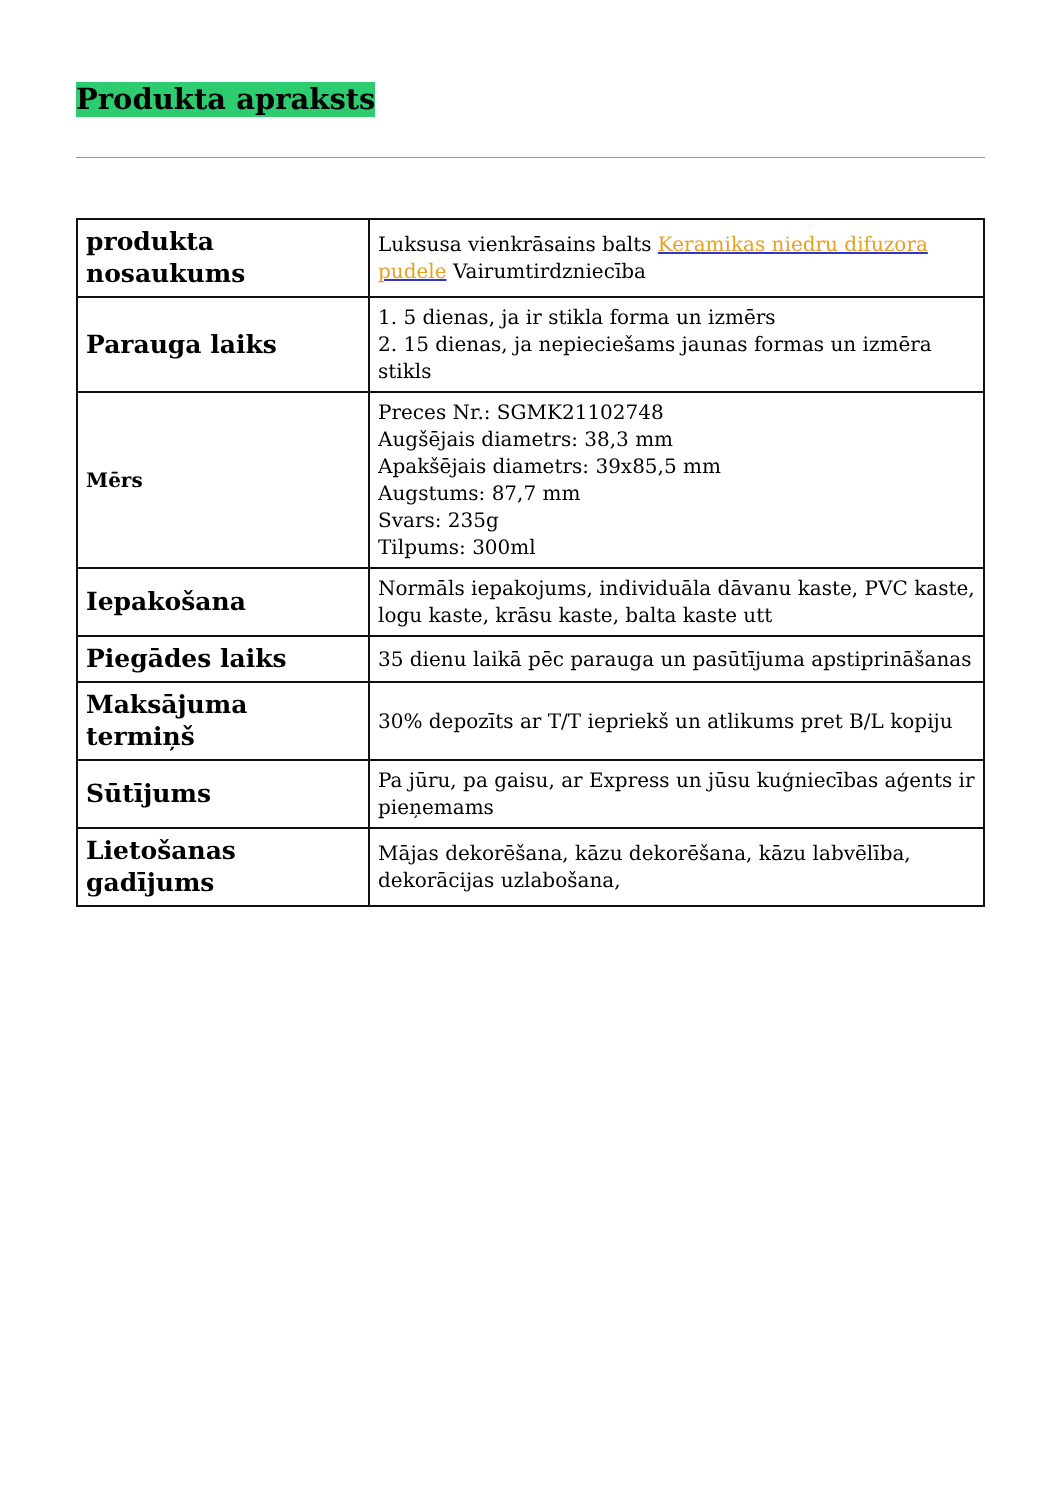Produkta apraksts
| produkta nosaukums | Luksusa vienkrāsains balts Keramikas niedru difuzora pudele Vairumtirdzniecība |
| Parauga laiks | 1. 5 dienas, ja ir stikla forma un izmērs 2. 15 dienas, ja nepieciešams jaunas formas un izmēra stikls |
| Mērs | Preces Nr.: SGMK21102748 Augšējais diametrs: 38,3 mm Apakšējais diametrs: 39x85,5 mm Augstums: 87,7 mm Svars: 235g Tilpums: 300ml |
| Iepakošana | Normāls iepakojums, individuāla dāvanu kaste, PVC kaste, logu kaste, krāsu kaste, balta kaste utt |
| Piegādes laiks | 35 dienu laikā pēc parauga un pasūtījuma apstiprināšanas |
| Maksājuma termiņš | 30% depozīts ar T/T iepriekš un atlikums pret B/L kopiju |
| Sūtījums | Pa jūru, pa gaisu, ar Express un jūsu kuģniecības aģents ir pieņemams |
| Lietošanas gadījums | Mājas dekorēšana, kāzu dekorēšana, kāzu labvēlība, dekorācijas uzlabošana, |